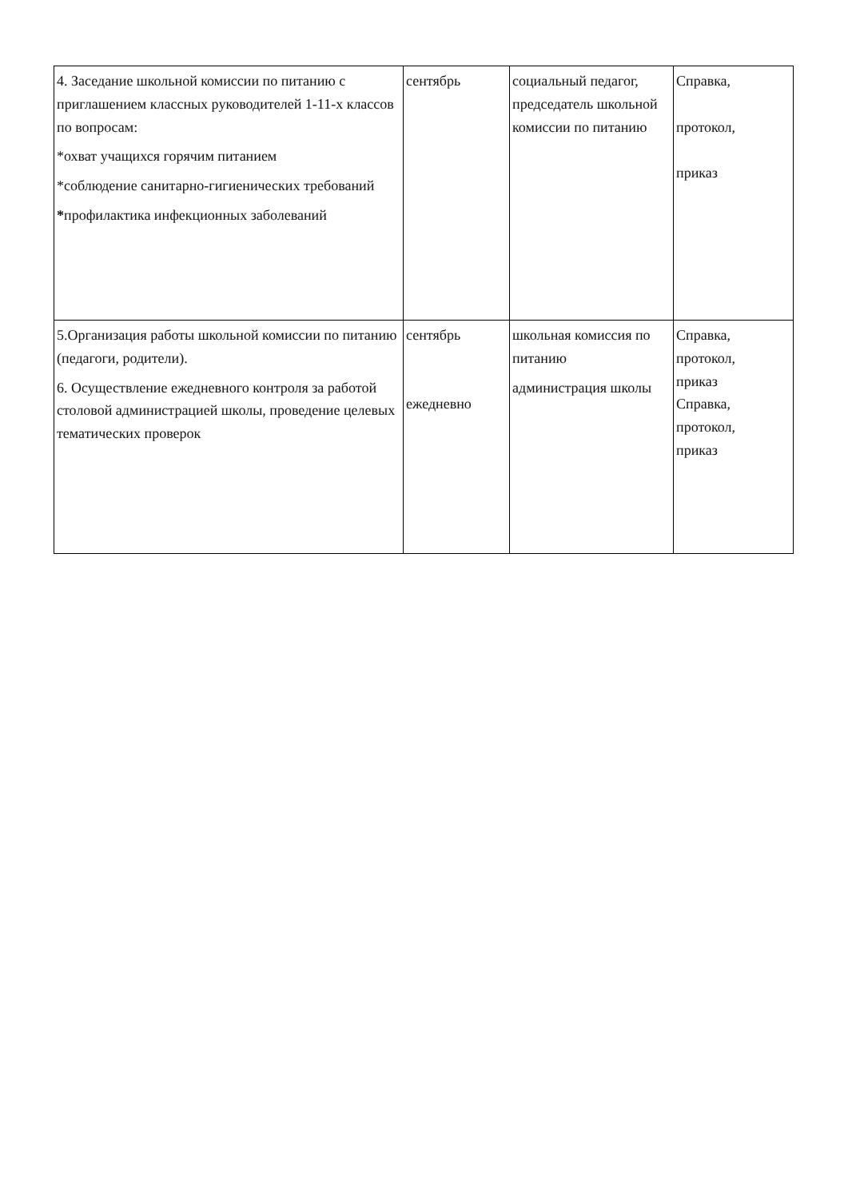| 4. Заседание школьной комиссии по питанию с приглашением классных руководителей 1-11-х классов по вопросам: *охват учащихся горячим питанием *соблюдение санитарно-гигиенических требований * профилактика инфекционных заболеваний | сентябрь | социальный педагог, председатель школьной комиссии по питанию | Справка, протокол, приказ |
| 5.Организация работы школьной комиссии по питанию (педагоги, родители). 6. Осуществление ежедневного контроля за работой столовой администрацией школы, проведение целевых тематических проверок | сентябрь ежедневно | школьная комиссия по питанию администрация школы | Справка, протокол, приказ Справка, протокол, приказ |